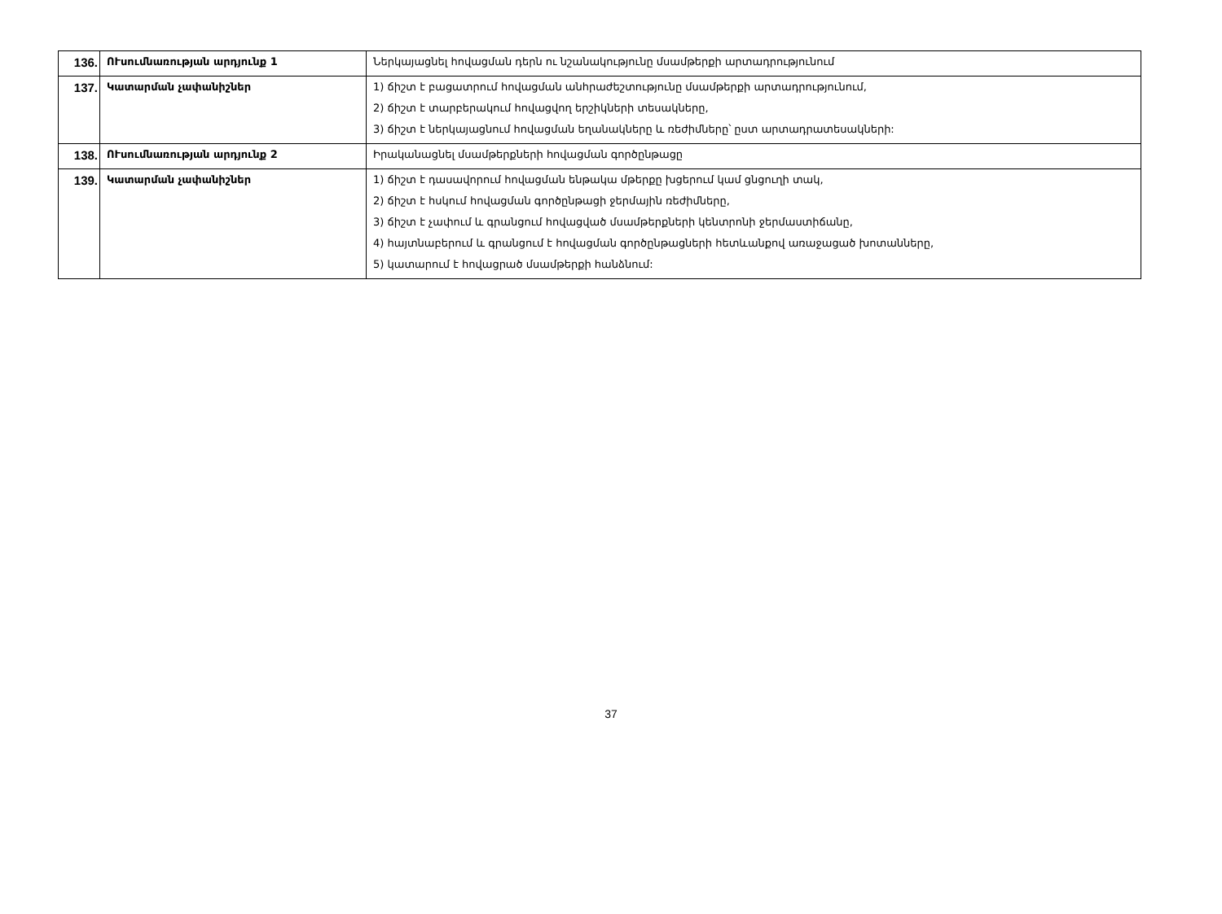| 136. | ՈՒսումնառության արդյունք 1 | Ներկայացնել հովացման դերն ու նշանակությունը մսամթերքի արտադրությունում |
| 137. | Կատարման չափանիշներ | 1) ճիշտ է բացատրում հովացման անհրաժեշտությունը մսամթերքի արտադրությունում, 2) ճիշտ է տարբերակում հովացվող երշիկների տեսակները, 3) ճիշտ է ներկայացնում հովացման եղանակները և ռեժիմները՝ ըստ արտադրատեսակների: |
| 138. | ՈՒսումնառության արդյունք 2 | Իրականացնել մսամթերքների հովացման գործընթացը |
| 139. | Կատարման չափանիշներ | 1) ճիշտ է դասավորում հովացման ենթակա մթերքը խցերում կամ ցնցուղի տակ, 2) ճիշտ է հսկում հովացման գործընթացի ջերմային ռեժիմները, 3) ճիշտ է չափում և գրանցում հովացված մսամթերքների կենտրոնի ջերմաստիճանը, 4) հայտնաբերում և գրանցում է հովացման գործընթացների հետևանքով առաջացած խոտանները, 5) կատարում է հովացրած մսամթերքի հանձնում: |
37